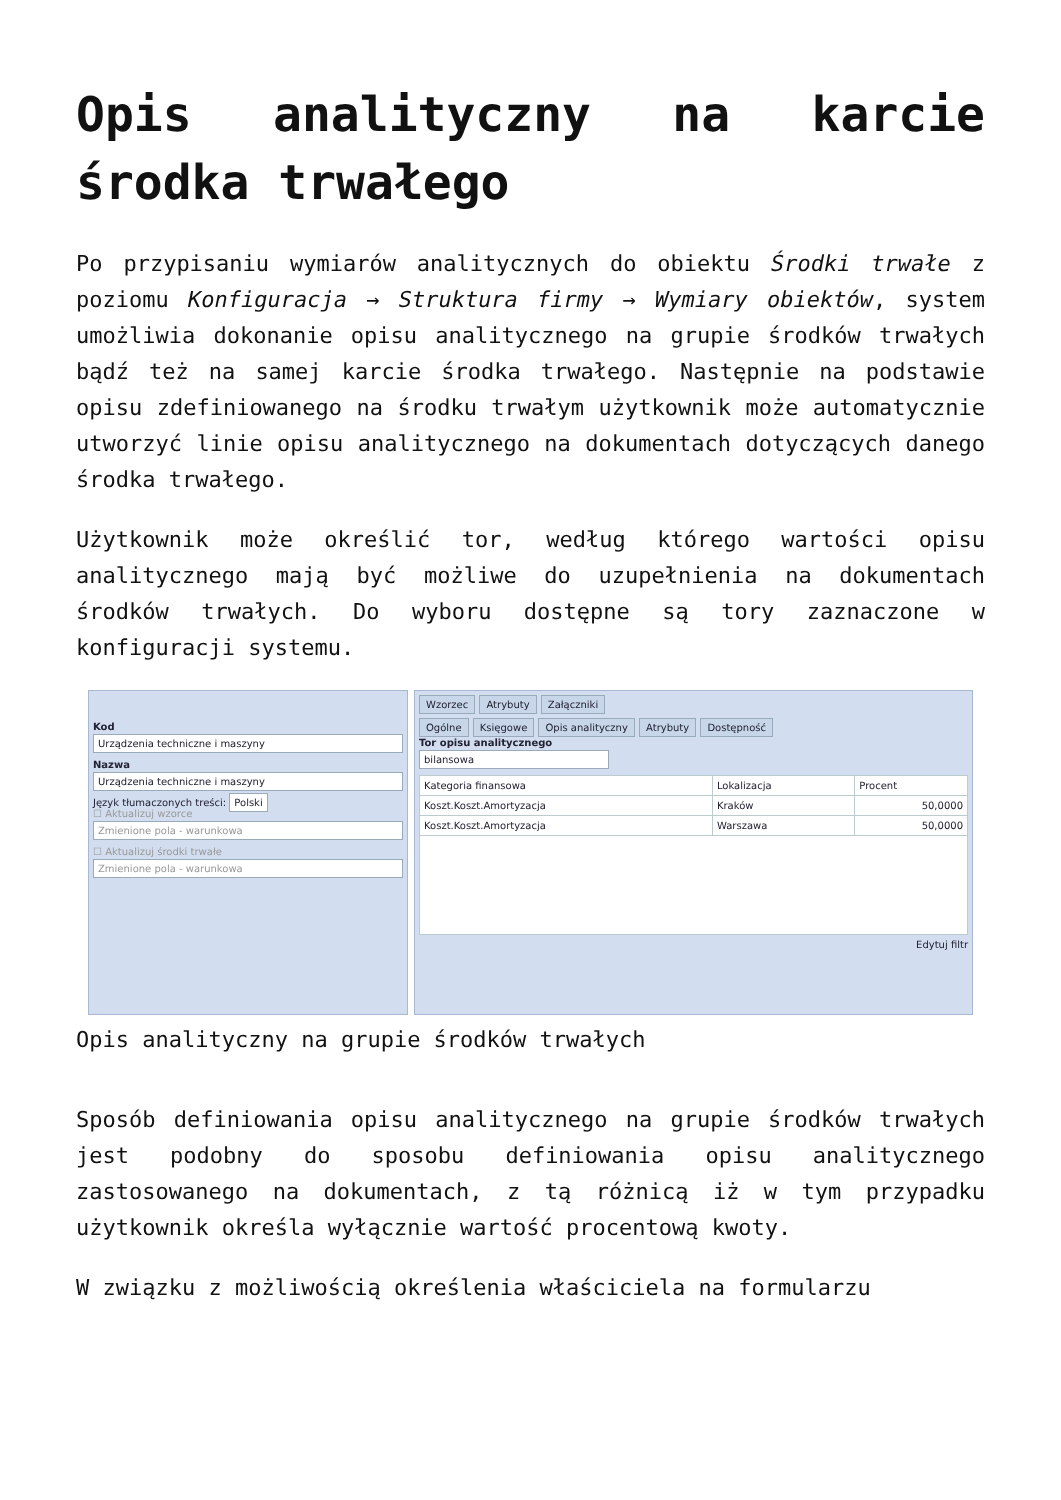Opis analityczny na karcie środka trwałego
Po przypisaniu wymiarów analitycznych do obiektu Środki trwałe z poziomu Konfiguracja → Struktura firmy → Wymiary obiektów, system umożliwia dokonanie opisu analitycznego na grupie środków trwałych bądź też na samej karcie środka trwałego. Następnie na podstawie opisu zdefiniowanego na środku trwałym użytkownik może automatycznie utworzyć linie opisu analitycznego na dokumentach dotyczących danego środka trwałego.
Użytkownik może określić tor, według którego wartości opisu analitycznego mają być możliwe do uzupełnienia na dokumentach środków trwałych. Do wyboru dostępne są tory zaznaczone w konfiguracji systemu.
Kod
Urządzenia techniczne i maszyny
Nazwa
Urządzenia techniczne i maszyny
Język tłumaczonych treści: Polski
☐ Aktualizuj wzorce
Zmienione pola - warunkowa
☐ Aktualizuj środki trwałe
Zmienione pola - warunkowa
Wzorzec Atrybuty Załączniki
Ogólne Księgowe Opis analityczny Atrybuty Dostępność
Tor opisu analitycznego
bilansowa
| Kategoria finansowa | Lokalizacja | Procent |
| --- | --- | --- |
| Koszt.Koszt.Amortyzacja | Kraków | 50,0000 |
| Koszt.Koszt.Amortyzacja | Warszawa | 50,0000 |
Edytuj filtr
Opis analityczny na grupie środków trwałych
Sposób definiowania opisu analitycznego na grupie środków trwałych jest podobny do sposobu definiowania opisu analitycznego zastosowanego na dokumentach, z tą różnicą iż w tym przypadku użytkownik określa wyłącznie wartość procentową kwoty.
W związku z możliwością określenia właściciela na formularzu